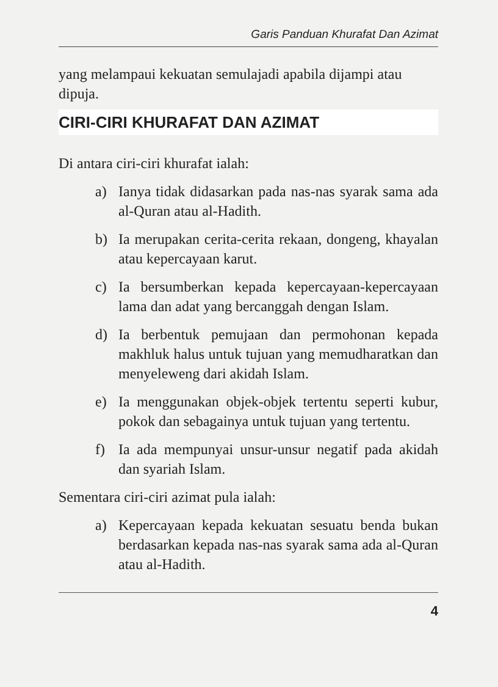Garis Panduan Khurafat Dan Azimat
yang melampaui kekuatan semulajadi apabila dijampi atau dipuja.
CIRI-CIRI KHURAFAT DAN AZIMAT
Di antara ciri-ciri khurafat ialah:
a) Ianya tidak didasarkan pada nas-nas syarak sama ada al-Quran atau al-Hadith.
b) Ia merupakan cerita-cerita rekaan, dongeng, khayalan atau kepercayaan karut.
c) Ia bersumberkan kepada kepercayaan-kepercayaan lama dan adat yang bercanggah dengan Islam.
d) Ia berbentuk pemujaan dan permohonan kepada makhluk halus untuk tujuan yang memudharatkan dan menyeleweng dari akidah Islam.
e) Ia menggunakan objek-objek tertentu seperti kubur, pokok dan sebagainya untuk tujuan yang tertentu.
f) Ia ada mempunyai unsur-unsur negatif pada akidah dan syariah Islam.
Sementara ciri-ciri azimat pula ialah:
a) Kepercayaan kepada kekuatan sesuatu benda bukan berdasarkan kepada nas-nas syarak sama ada al-Quran atau al-Hadith.
4